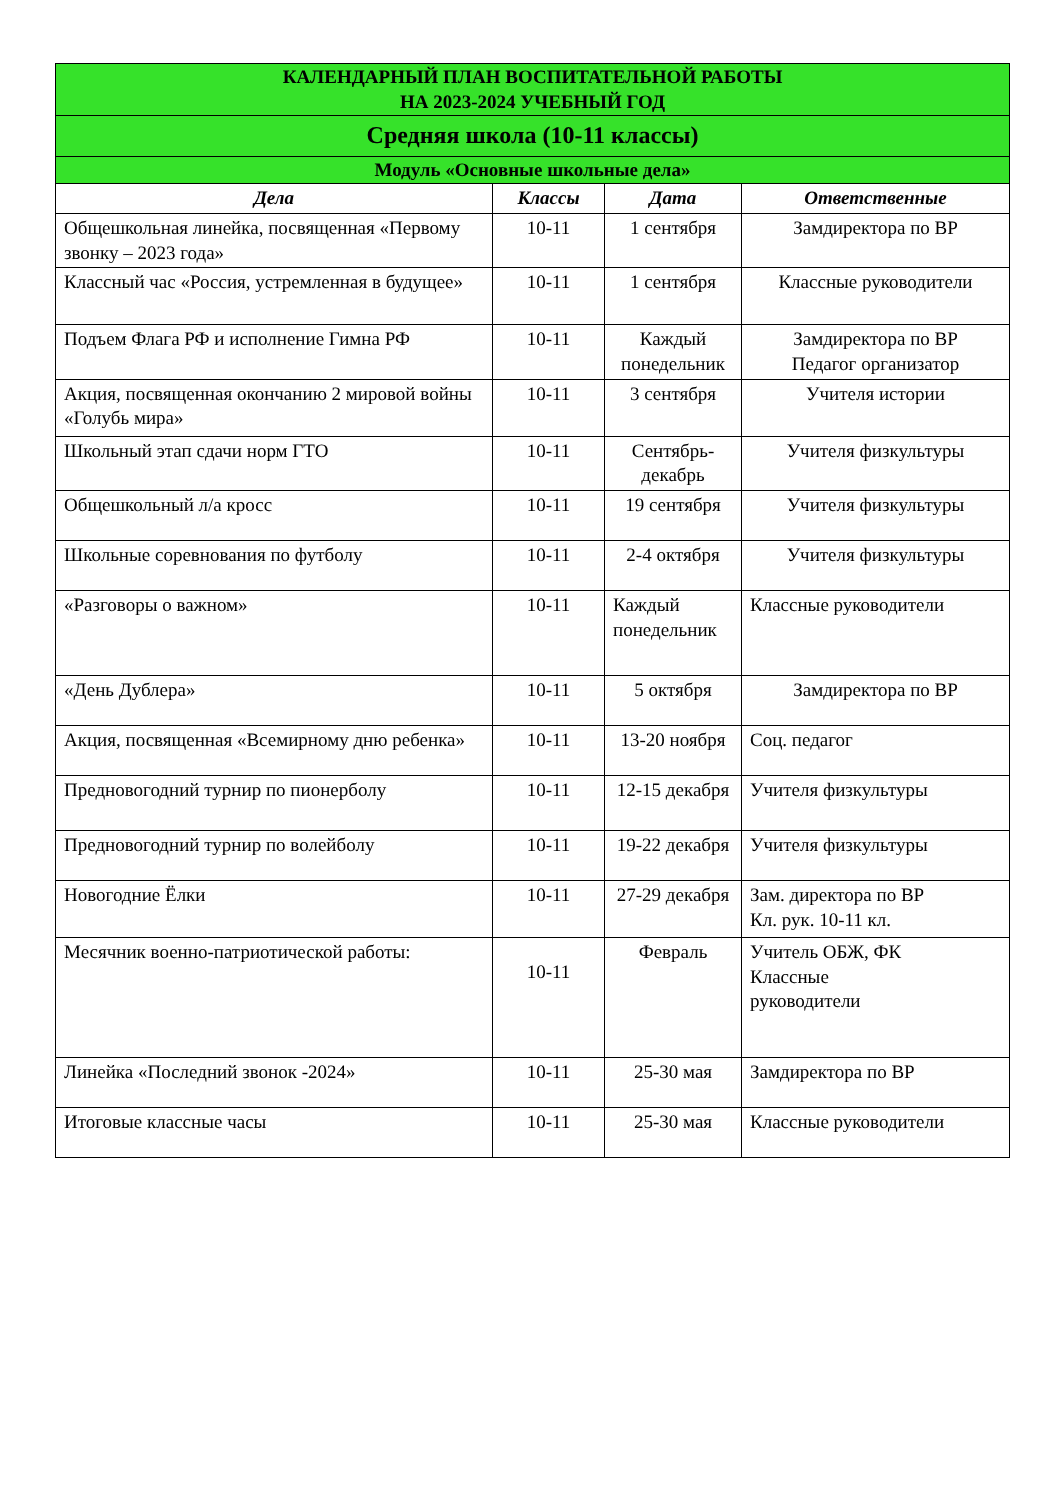| КАЛЕНДАРНЫЙ ПЛАН ВОСПИТАТЕЛЬНОЙ РАБОТЫ НА 2023-2024 УЧЕБНЫЙ ГОД | | | |
| Средняя школа (10-11 классы) | | | |
| Модуль «Основные школьные дела» | | | |
| Дела | Классы | Дата | Ответственные |
| Общешкольная линейка, посвященная «Первому звонку – 2023 года» | 10-11 | 1 сентября | Замдиректора по ВР |
| Классный час «Россия, устремленная в будущее» | 10-11 | 1 сентября | Классные руководители |
| Подъем Флага РФ и исполнение Гимна РФ | 10-11 | Каждый понедельник | Замдиректора по ВР Педагог организатор |
| Акция, посвященная окончанию 2 мировой войны «Голубь мира» | 10-11 | 3 сентября | Учителя истории |
| Школьный этап сдачи норм ГТО | 10-11 | Сентябрь-декабрь | Учителя физкультуры |
| Общешкольный л/а кросс | 10-11 | 19 сентября | Учителя физкультуры |
| Школьные соревнования по футболу | 10-11 | 2-4 октября | Учителя физкультуры |
| «Разговоры о важном» | 10-11 | Каждый понедельник | Классные руководители |
| «День Дублера» | 10-11 | 5 октября | Замдиректора по ВР |
| Акция, посвященная «Всемирному дню ребенка» | 10-11 | 13-20 ноября | Соц. педагог |
| Предновогодний турнир по пионерболу | 10-11 | 12-15 декабря | Учителя физкультуры |
| Предновогодний турнир по волейболу | 10-11 | 19-22 декабря | Учителя физкультуры |
| Новогодние Ёлки | 10-11 | 27-29 декабря | Зам. директора по ВР Кл. рук. 10-11 кл. |
| Месячник военно-патриотической работы: | 10-11 | Февраль | Учитель ОБЖ, ФК Классные руководители |
| Линейка «Последний звонок -2024» | 10-11 | 25-30 мая | Замдиректора по ВР |
| Итоговые классные часы | 10-11 | 25-30 мая | Классные руководители |